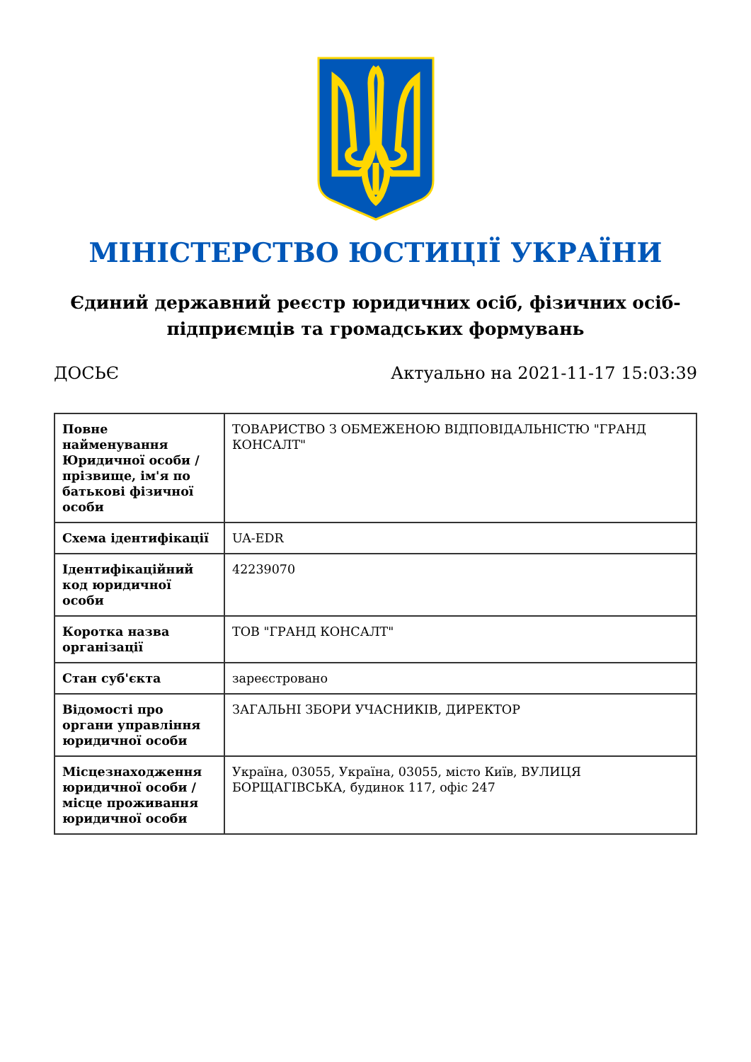МІНІСТЕРСТВО ЮСТИЦІЇ УКРАЇНИ
Єдиний державний реєстр юридичних осіб, фізичних осіб-підприємців та громадських формувань
ДОСЬЄ Актуально на 2021-11-17 15:03:39
| Повне найменування Юридичної особи / прізвище, ім'я по батькові фізичної особи | ТОВАРИСТВО З ОБМЕЖЕНОЮ ВІДПОВІДАЛЬНІСТЮ "ГРАНД КОНСАЛТ" |
| Схема ідентифікації | UA-EDR |
| Ідентифікаційний код юридичної особи | 42239070 |
| Коротка назва організації | ТОВ "ГРАНД КОНСАЛТ" |
| Стан суб'єкта | зареєстровано |
| Відомості про органи управління юридичної особи | ЗАГАЛЬНІ ЗБОРИ УЧАСНИКІВ, ДИРЕКТОР |
| Місцезнаходження юридичної особи / місце проживання юридичної особи | Україна, 03055, Україна, 03055, місто Київ, ВУЛИЦЯ БОРЩАГІВСЬКА, будинок 117, офіс 247 |